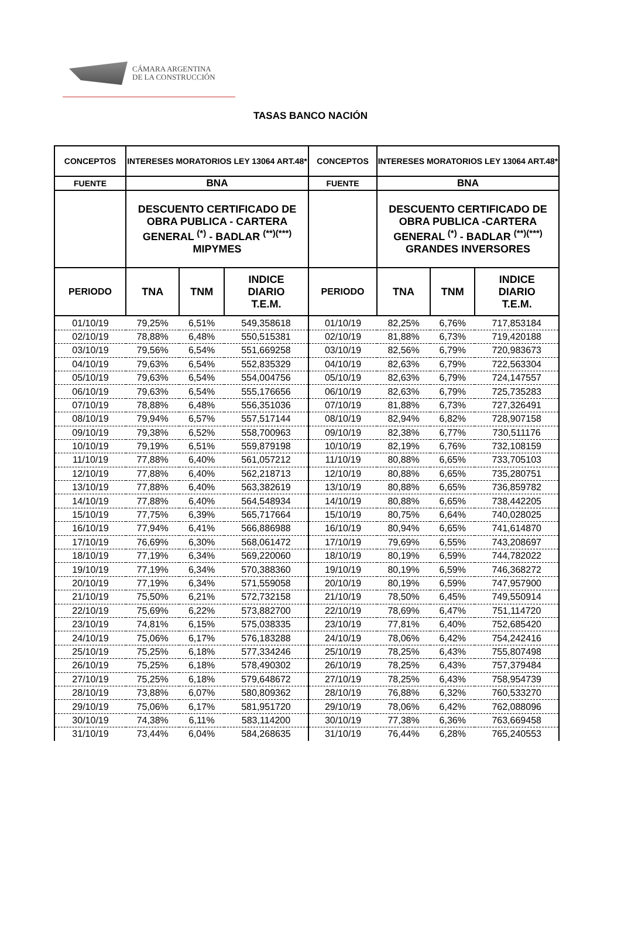CÁMARA ARGENTINA
DE LA CONSTRUCCIÓN
TASAS BANCO NACIÓN
| CONCEPTOS | INTERESES MORATORIOS LEY 13064 ART.48* | | | CONCEPTOS | INTERESES MORATORIOS LEY 13064 ART.48* | | |
| --- | --- | --- | --- | --- | --- | --- | --- |
| FUENTE | BNA | | | FUENTE | BNA | | |
| | DESCUENTO CERTIFICADO DE OBRA PUBLICA - CARTERA GENERAL <sup>(*)</sup> - BADLAR <sup>(**)(***)</sup> MIPYMES | | | | DESCUENTO CERTIFICADO DE OBRA PUBLICA -CARTERA GENERAL <sup>(*)</sup> - BADLAR <sup>(**)(***)</sup> GRANDES INVERSORES | | |
| PERIODO | TNA | TNM | INDICE DIARIO T.E.M. | PERIODO | TNA | TNM | INDICE DIARIO T.E.M. |
| 01/10/19 | 79,25% | 6,51% | 549,358618 | 01/10/19 | 82,25% | 6,76% | 717,853184 |
| 02/10/19 | 78,88% | 6,48% | 550,515381 | 02/10/19 | 81,88% | 6,73% | 719,420188 |
| 03/10/19 | 79,56% | 6,54% | 551,669258 | 03/10/19 | 82,56% | 6,79% | 720,983673 |
| 04/10/19 | 79,63% | 6,54% | 552,835329 | 04/10/19 | 82,63% | 6,79% | 722,563304 |
| 05/10/19 | 79,63% | 6,54% | 554,004756 | 05/10/19 | 82,63% | 6,79% | 724,147557 |
| 06/10/19 | 79,63% | 6,54% | 555,176656 | 06/10/19 | 82,63% | 6,79% | 725,735283 |
| 07/10/19 | 78,88% | 6,48% | 556,351036 | 07/10/19 | 81,88% | 6,73% | 727,326491 |
| 08/10/19 | 79,94% | 6,57% | 557,517144 | 08/10/19 | 82,94% | 6,82% | 728,907158 |
| 09/10/19 | 79,38% | 6,52% | 558,700963 | 09/10/19 | 82,38% | 6,77% | 730,511176 |
| 10/10/19 | 79,19% | 6,51% | 559,879198 | 10/10/19 | 82,19% | 6,76% | 732,108159 |
| 11/10/19 | 77,88% | 6,40% | 561,057212 | 11/10/19 | 80,88% | 6,65% | 733,705103 |
| 12/10/19 | 77,88% | 6,40% | 562,218713 | 12/10/19 | 80,88% | 6,65% | 735,280751 |
| 13/10/19 | 77,88% | 6,40% | 563,382619 | 13/10/19 | 80,88% | 6,65% | 736,859782 |
| 14/10/19 | 77,88% | 6,40% | 564,548934 | 14/10/19 | 80,88% | 6,65% | 738,442205 |
| 15/10/19 | 77,75% | 6,39% | 565,717664 | 15/10/19 | 80,75% | 6,64% | 740,028025 |
| 16/10/19 | 77,94% | 6,41% | 566,886988 | 16/10/19 | 80,94% | 6,65% | 741,614870 |
| 17/10/19 | 76,69% | 6,30% | 568,061472 | 17/10/19 | 79,69% | 6,55% | 743,208697 |
| 18/10/19 | 77,19% | 6,34% | 569,220060 | 18/10/19 | 80,19% | 6,59% | 744,782022 |
| 19/10/19 | 77,19% | 6,34% | 570,388360 | 19/10/19 | 80,19% | 6,59% | 746,368272 |
| 20/10/19 | 77,19% | 6,34% | 571,559058 | 20/10/19 | 80,19% | 6,59% | 747,957900 |
| 21/10/19 | 75,50% | 6,21% | 572,732158 | 21/10/19 | 78,50% | 6,45% | 749,550914 |
| 22/10/19 | 75,69% | 6,22% | 573,882700 | 22/10/19 | 78,69% | 6,47% | 751,114720 |
| 23/10/19 | 74,81% | 6,15% | 575,038335 | 23/10/19 | 77,81% | 6,40% | 752,685420 |
| 24/10/19 | 75,06% | 6,17% | 576,183288 | 24/10/19 | 78,06% | 6,42% | 754,242416 |
| 25/10/19 | 75,25% | 6,18% | 577,334246 | 25/10/19 | 78,25% | 6,43% | 755,807498 |
| 26/10/19 | 75,25% | 6,18% | 578,490302 | 26/10/19 | 78,25% | 6,43% | 757,379484 |
| 27/10/19 | 75,25% | 6,18% | 579,648672 | 27/10/19 | 78,25% | 6,43% | 758,954739 |
| 28/10/19 | 73,88% | 6,07% | 580,809362 | 28/10/19 | 76,88% | 6,32% | 760,533270 |
| 29/10/19 | 75,06% | 6,17% | 581,951720 | 29/10/19 | 78,06% | 6,42% | 762,088096 |
| 30/10/19 | 74,38% | 6,11% | 583,114200 | 30/10/19 | 77,38% | 6,36% | 763,669458 |
| 31/10/19 | 73,44% | 6,04% | 584,268635 | 31/10/19 | 76,44% | 6,28% | 765,240553 |